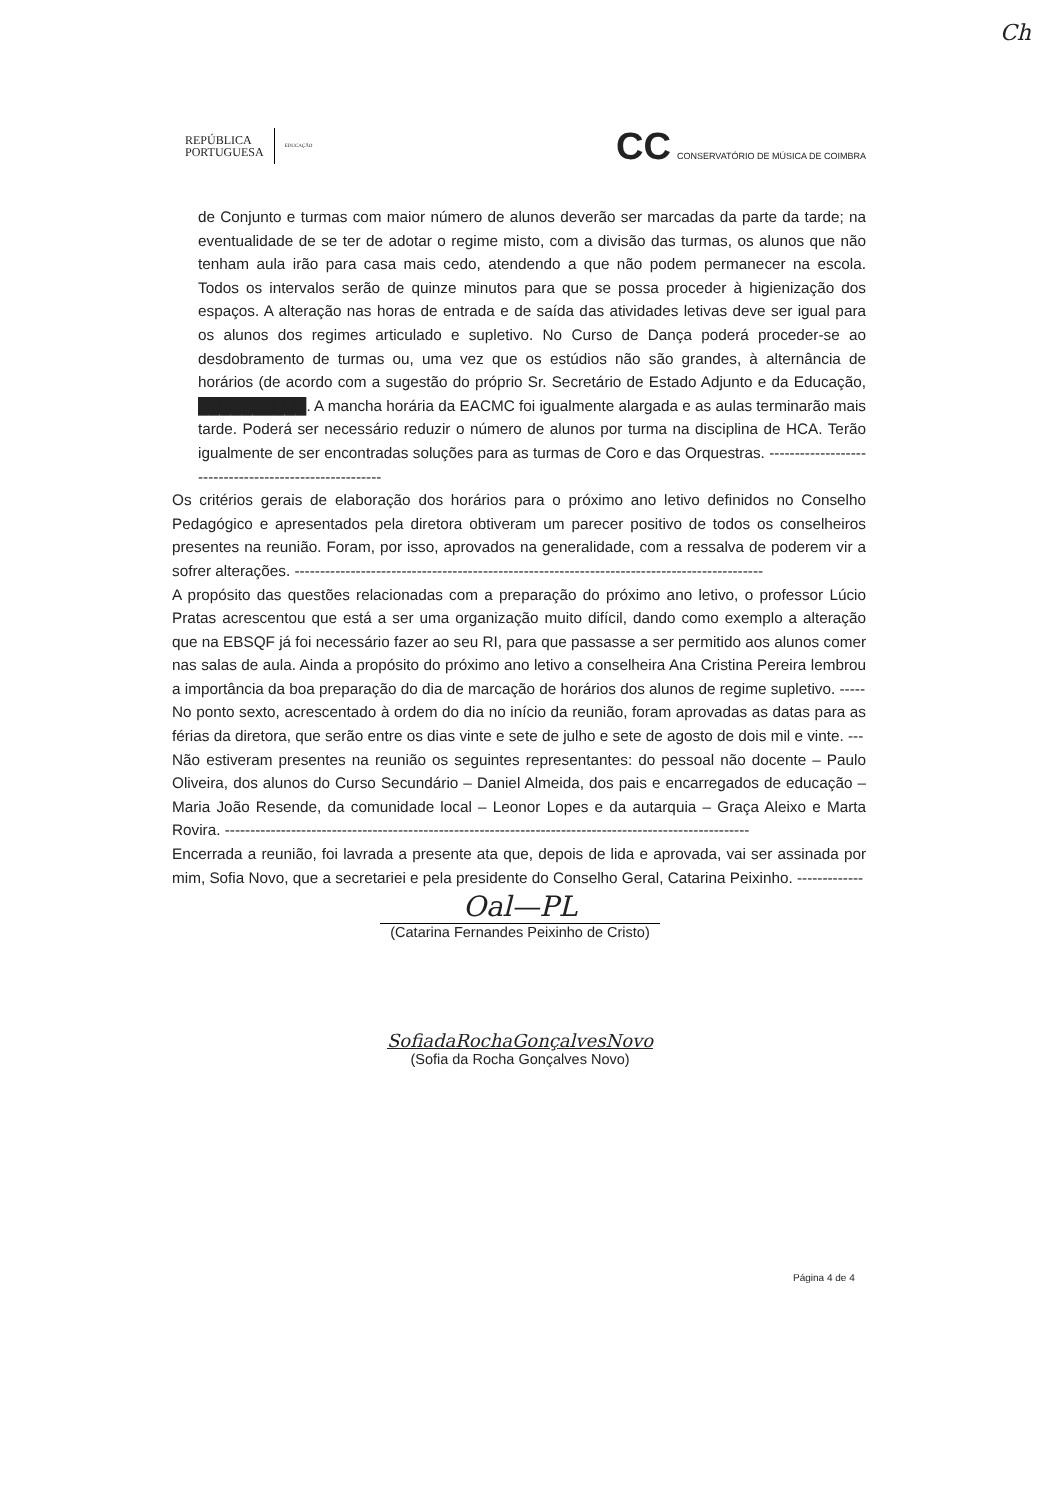Ch
REPÚBLICA
PORTUGUESA EDUCAÇÃO
CC CONSERVATÓRIO DE MÚSICA DE COIMBRA
de Conjunto e turmas com maior número de alunos deverão ser marcadas da parte da tarde; na eventualidade de se ter de adotar o regime misto, com a divisão das turmas, os alunos que não tenham aula irão para casa mais cedo, atendendo a que não podem permanecer na escola. Todos os intervalos serão de quinze minutos para que se possa proceder à higienização dos espaços. A alteração nas horas de entrada e de saída das atividades letivas deve ser igual para os alunos dos regimes articulado e supletivo. No Curso de Dança poderá proceder-se ao desdobramento de turmas ou, uma vez que os estúdios não são grandes, à alternância de horários (de acordo com a sugestão do próprio Sr. Secretário de Estado Adjunto e da Educação, ██████████. A mancha horária da EACMC foi igualmente alargada e as aulas terminarão mais tarde. Poderá ser necessário reduzir o número de alunos por turma na disciplina de HCA. Terão igualmente de ser encontradas soluções para as turmas de Coro e das Orquestras. -------------------------------------------------------
Os critérios gerais de elaboração dos horários para o próximo ano letivo definidos no Conselho Pedagógico e apresentados pela diretora obtiveram um parecer positivo de todos os conselheiros presentes na reunião. Foram, por isso, aprovados na generalidade, com a ressalva de poderem vir a sofrer alterações. --------------------------------------------------------------------------------------------
A propósito das questões relacionadas com a preparação do próximo ano letivo, o professor Lúcio Pratas acrescentou que está a ser uma organização muito difícil, dando como exemplo a alteração que na EBSQF já foi necessário fazer ao seu RI, para que passasse a ser permitido aos alunos comer nas salas de aula. Ainda a propósito do próximo ano letivo a conselheira Ana Cristina Pereira lembrou a importância da boa preparação do dia de marcação de horários dos alunos de regime supletivo. -----
No ponto sexto, acrescentado à ordem do dia no início da reunião, foram aprovadas as datas para as férias da diretora, que serão entre os dias vinte e sete de julho e sete de agosto de dois mil e vinte. ---
Não estiveram presentes na reunião os seguintes representantes: do pessoal não docente – Paulo Oliveira, dos alunos do Curso Secundário – Daniel Almeida, dos pais e encarregados de educação – Maria João Resende, da comunidade local – Leonor Lopes e da autarquia – Graça Aleixo e Marta Rovira. -------------------------------------------------------------------------------------------------------
Encerrada a reunião, foi lavrada a presente ata que, depois de lida e aprovada, vai ser assinada por mim, Sofia Novo, que a secretariei e pela presidente do Conselho Geral, Catarina Peixinho. -------------
Oal—PL
(Catarina Fernandes Peixinho de Cristo)
SofiadaRochaGonçalvesNovo
(Sofia da Rocha Gonçalves Novo)
Página 4 de 4